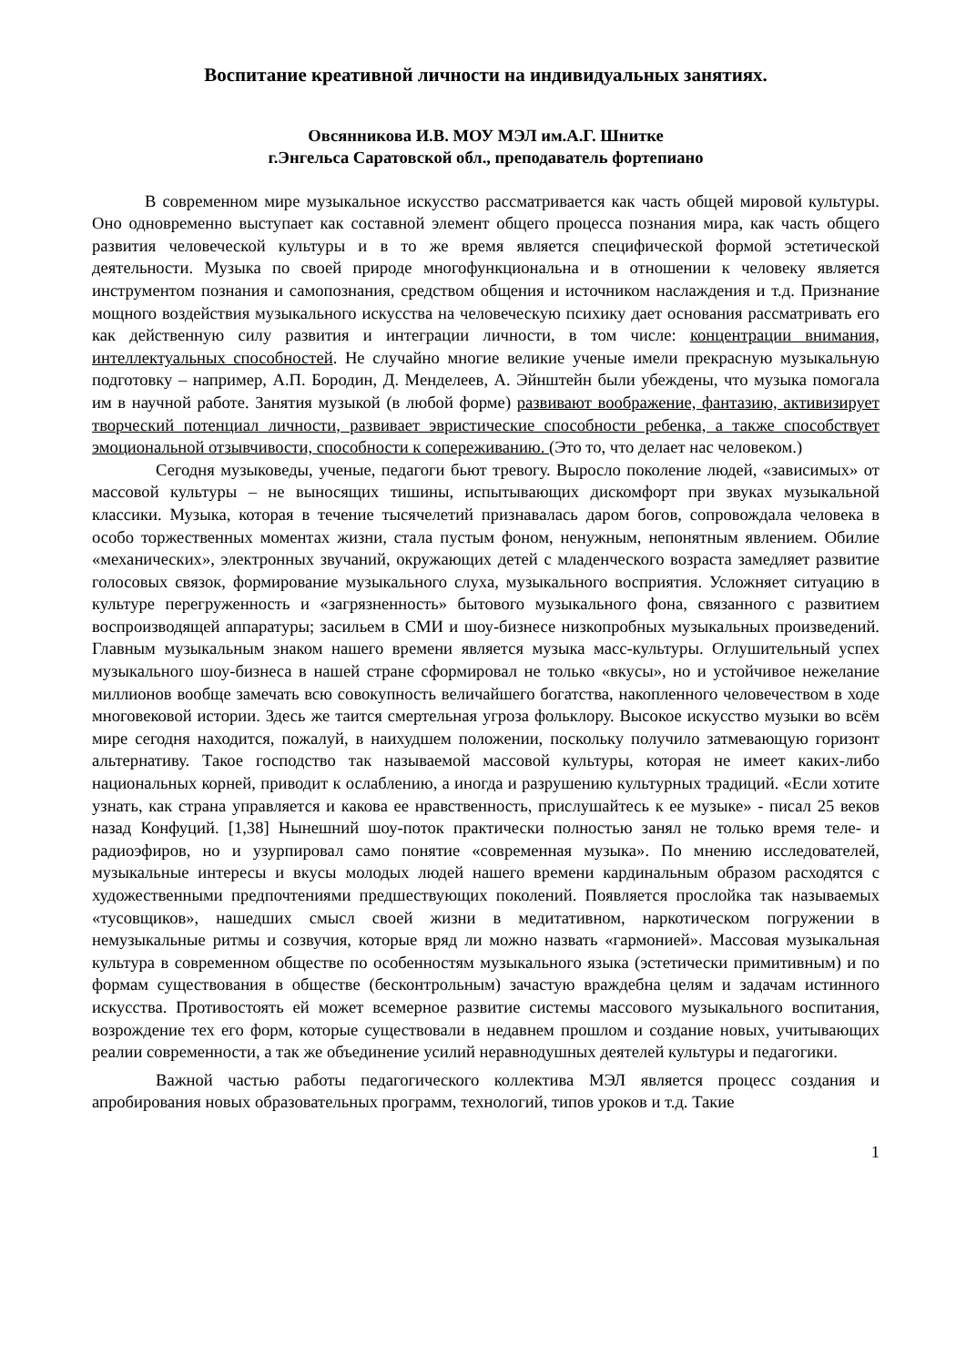Воспитание креативной личности на индивидуальных занятиях.
Овсянникова И.В. МОУ МЭЛ им.А.Г. Шнитке
г.Энгельса Саратовской обл., преподаватель фортепиано
В современном мире музыкальное искусство рассматривается как часть общей мировой культуры. Оно одновременно выступает как составной элемент общего процесса познания мира, как часть общего развития человеческой культуры и в то же время является специфической формой эстетической деятельности. Музыка по своей природе многофункциональна и в отношении к человеку является инструментом познания и самопознания, средством общения и источником наслаждения и т.д. Признание мощного воздействия музыкального искусства на человеческую психику дает основания рассматривать его как действенную силу развития и интеграции личности, в том числе: концентрации внимания, интеллектуальных способностей. Не случайно многие великие ученые имели прекрасную музыкальную подготовку – например, А.П. Бородин, Д. Менделеев, А. Эйнштейн были убеждены, что музыка помогала им в научной работе. Занятия музыкой (в любой форме) развивают воображение, фантазию, активизирует творческий потенциал личности, развивает эвристические способности ребенка, а также способствует эмоциональной отзывчивости, способности к сопереживанию. (Это то, что делает нас человеком.)
Сегодня музыковеды, ученые, педагоги бьют тревогу. Выросло поколение людей, «зависимых» от массовой культуры – не выносящих тишины, испытывающих дискомфорт при звуках музыкальной классики. Музыка, которая в течение тысячелетий признавалась даром богов, сопровождала человека в особо торжественных моментах жизни, стала пустым фоном, ненужным, непонятным явлением. Обилие «механических», электронных звучаний, окружающих детей с младенческого возраста замедляет развитие голосовых связок, формирование музыкального слуха, музыкального восприятия. Усложняет ситуацию в культуре перегруженность и «загрязненность» бытового музыкального фона, связанного с развитием воспроизводящей аппаратуры; засильем в СМИ и шоу-бизнесе низкопробных музыкальных произведений. Главным музыкальным знаком нашего времени является музыка масс-культуры. Оглушительный успех музыкального шоу-бизнеса в нашей стране сформировал не только «вкусы», но и устойчивое нежелание миллионов вообще замечать всю совокупность величайшего богатства, накопленного человечеством в ходе многовековой истории. Здесь же таится смертельная угроза фольклору. Высокое искусство музыки во всём мире сегодня находится, пожалуй, в наихудшем положении, поскольку получило затмевающую горизонт альтернативу. Такое господство так называемой массовой культуры, которая не имеет каких-либо национальных корней, приводит к ослаблению, а иногда и разрушению культурных традиций. «Если хотите узнать, как страна управляется и какова ее нравственность, прислушайтесь к ее музыке» - писал 25 веков назад Конфуций. [1,38] Нынешний шоу-поток практически полностью занял не только время теле- и радиоэфиров, но и узурпировал само понятие «современная музыка». По мнению исследователей, музыкальные интересы и вкусы молодых людей нашего времени кардинальным образом расходятся с художественными предпочтениями предшествующих поколений. Появляется прослойка так называемых «тусовщиков», нашедших смысл своей жизни в медитативном, наркотическом погружении в немузыкальные ритмы и созвучия, которые вряд ли можно назвать «гармонией». Массовая музыкальная культура в современном обществе по особенностям музыкального языка (эстетически примитивным) и по формам существования в обществе (бесконтрольным) зачастую враждебна целям и задачам истинного искусства. Противостоять ей может всемерное развитие системы массового музыкального воспитания, возрождение тех его форм, которые существовали в недавнем прошлом и создание новых, учитывающих реалии современности, а так же объединение усилий неравнодушных деятелей культуры и педагогики.
Важной частью работы педагогического коллектива МЭЛ является процесс создания и апробирования новых образовательных программ, технологий, типов уроков и т.д. Такие
1